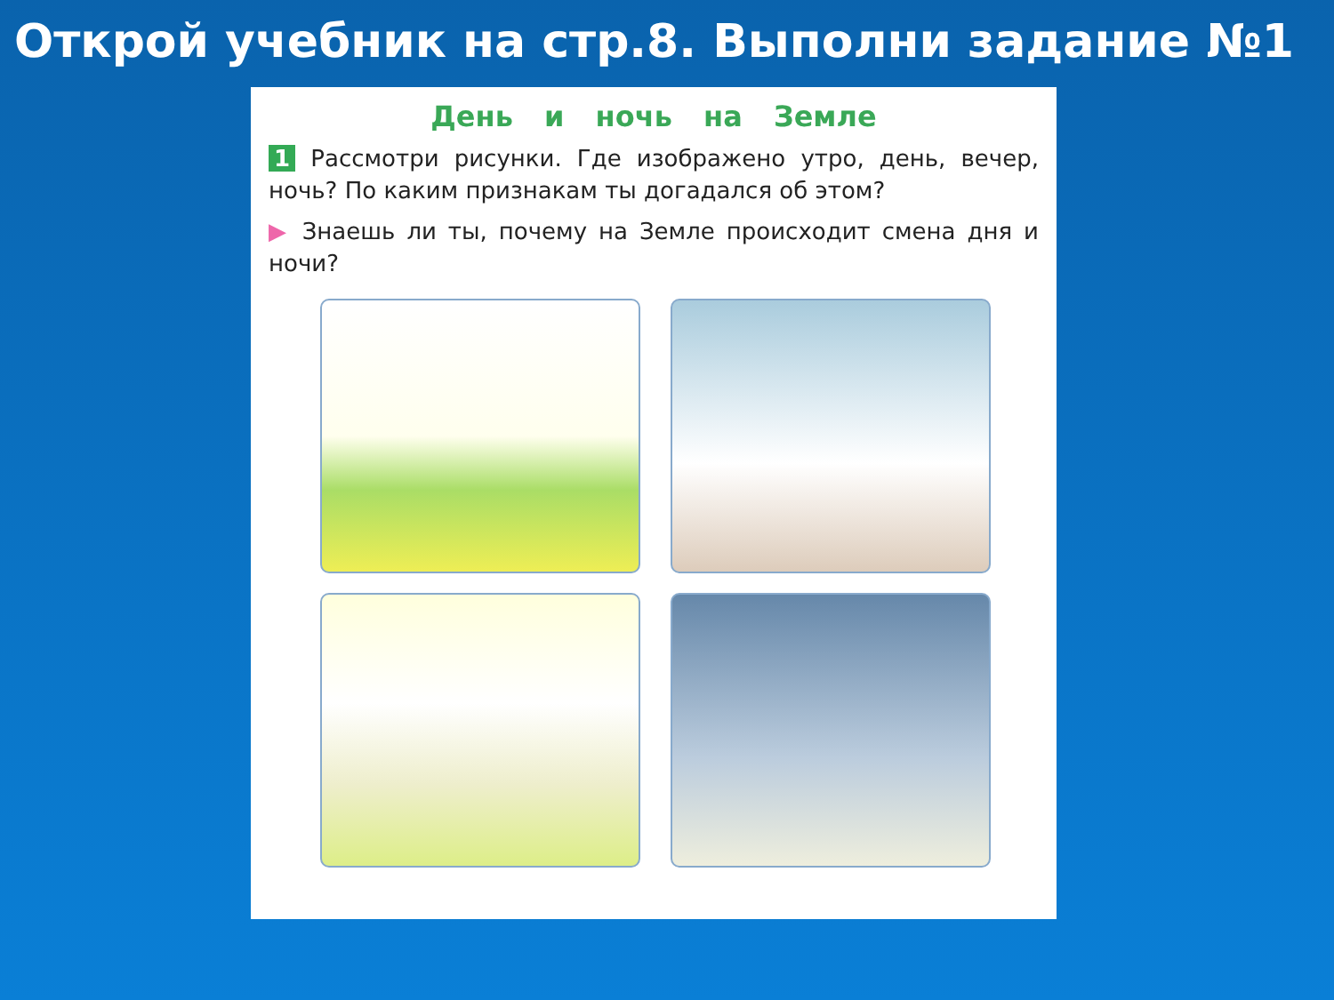Открой учебник на стр.8. Выполни задание №1
День и ночь на Земле
1 Рассмотри рисунки. Где изображено утро, день, вечер, ночь? По каким признакам ты догадался об этом?
▶ Знаешь ли ты, почему на Земле происходит смена дня и ночи?